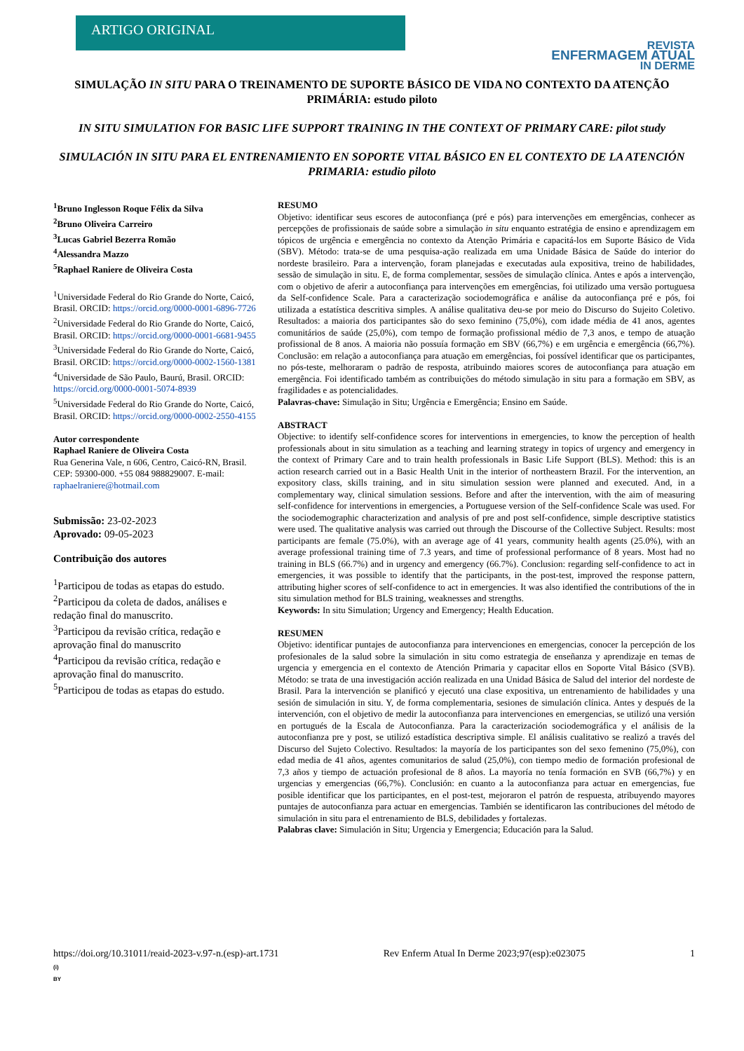ARTIGO ORIGINAL
REVISTA
ENFERMAGEM ATUAL
IN DERME
SIMULAÇÃO IN SITU PARA O TREINAMENTO DE SUPORTE BÁSICO DE VIDA NO CONTEXTO DA ATENÇÃO PRIMÁRIA: estudo piloto
IN SITU SIMULATION FOR BASIC LIFE SUPPORT TRAINING IN THE CONTEXT OF PRIMARY CARE: pilot study
SIMULACIÓN IN SITU PARA EL ENTRENAMIENTO EN SOPORTE VITAL BÁSICO EN EL CONTEXTO DE LA ATENCIÓN PRIMARIA: estudio piloto
<sup>1</sup> Bruno Inglesson Roque Félix da Silva
<sup>2</sup> Bruno Oliveira Carreiro
<sup>3</sup> Lucas Gabriel Bezerra Romão
<sup>4</sup> Alessandra Mazzo
<sup>5</sup> Raphael Raniere de Oliveira Costa
<sup>1</sup> Universidade Federal do Rio Grande do Norte, Caicó, Brasil. ORCID: https://orcid.org/0000-0001-6896-7726
<sup>2</sup> Universidade Federal do Rio Grande do Norte, Caicó, Brasil. ORCID: https://orcid.org/0000-0001-6681-9455
<sup>3</sup> Universidade Federal do Rio Grande do Norte, Caicó, Brasil. ORCID: https://orcid.org/0000-0002-1560-1381
<sup>4</sup> Universidade de São Paulo, Baurú, Brasil. ORCID: https://orcid.org/0000-0001-5074-8939
<sup>5</sup> Universidade Federal do Rio Grande do Norte, Caicó, Brasil. ORCID: https://orcid.org/0000-0002-2550-4155
Autor correspondente
Raphael Raniere de Oliveira Costa
Rua Generina Vale, n 606, Centro, Caicó-RN, Brasil. CEP: 59300-000. +55 084 988829007. E-mail: raphaelraniere@hotmail.com
Submissão: 23-02-2023
Aprovado: 09-05-2023
Contribuição dos autores
<sup>1</sup> Participou de todas as etapas do estudo.
<sup>2</sup> Participou da coleta de dados, análises e redação final do manuscrito.
<sup>3</sup> Participou da revisão crítica, redação e aprovação final do manuscrito
<sup>4</sup> Participou da revisão crítica, redação e aprovação final do manuscrito.
<sup>5</sup> Participou de todas as etapas do estudo.
RESUMO
Objetivo: identificar seus escores de autoconfiança (pré e pós) para intervenções em emergências, conhecer as percepções de profissionais de saúde sobre a simulação in situ enquanto estratégia de ensino e aprendizagem em tópicos de urgência e emergência no contexto da Atenção Primária e capacitá-los em Suporte Básico de Vida (SBV). Método: trata-se de uma pesquisa-ação realizada em uma Unidade Básica de Saúde do interior do nordeste brasileiro. Para a intervenção, foram planejadas e executadas aula expositiva, treino de habilidades, sessão de simulação in situ. E, de forma complementar, sessões de simulação clínica. Antes e após a intervenção, com o objetivo de aferir a autoconfiança para intervenções em emergências, foi utilizado uma versão portuguesa da Self-confidence Scale. Para a caracterização sociodemográfica e análise da autoconfiança pré e pós, foi utilizada a estatística descritiva simples. A análise qualitativa deu-se por meio do Discurso do Sujeito Coletivo. Resultados: a maioria dos participantes são do sexo feminino (75,0%), com idade média de 41 anos, agentes comunitários de saúde (25,0%), com tempo de formação profissional médio de 7,3 anos, e tempo de atuação profissional de 8 anos. A maioria não possuía formação em SBV (66,7%) e em urgência e emergência (66,7%). Conclusão: em relação a autoconfiança para atuação em emergências, foi possível identificar que os participantes, no pós-teste, melhoraram o padrão de resposta, atribuindo maiores scores de autoconfiança para atuação em emergência. Foi identificado também as contribuições do método simulação in situ para a formação em SBV, as fragilidades e as potencialidades.
Palavras-chave: Simulação in Situ; Urgência e Emergência; Ensino em Saúde.
ABSTRACT
Objective: to identify self-confidence scores for interventions in emergencies, to know the perception of health professionals about in situ simulation as a teaching and learning strategy in topics of urgency and emergency in the context of Primary Care and to train health professionals in Basic Life Support (BLS). Method: this is an action research carried out in a Basic Health Unit in the interior of northeastern Brazil. For the intervention, an expository class, skills training, and in situ simulation session were planned and executed. And, in a complementary way, clinical simulation sessions. Before and after the intervention, with the aim of measuring self-confidence for interventions in emergencies, a Portuguese version of the Self-confidence Scale was used. For the sociodemographic characterization and analysis of pre and post self-confidence, simple descriptive statistics were used. The qualitative analysis was carried out through the Discourse of the Collective Subject. Results: most participants are female (75.0%), with an average age of 41 years, community health agents (25.0%), with an average professional training time of 7.3 years, and time of professional performance of 8 years. Most had no training in BLS (66.7%) and in urgency and emergency (66.7%). Conclusion: regarding self-confidence to act in emergencies, it was possible to identify that the participants, in the post-test, improved the response pattern, attributing higher scores of self-confidence to act in emergencies. It was also identified the contributions of the in situ simulation method for BLS training, weaknesses and strengths.
Keywords: In situ Simulation; Urgency and Emergency; Health Education.
RESUMEN
Objetivo: identificar puntajes de autoconfianza para intervenciones en emergencias, conocer la percepción de los profesionales de la salud sobre la simulación in situ como estrategia de enseñanza y aprendizaje en temas de urgencia y emergencia en el contexto de Atención Primaria y capacitar ellos en Soporte Vital Básico (SVB). Método: se trata de una investigación acción realizada en una Unidad Básica de Salud del interior del nordeste de Brasil. Para la intervención se planificó y ejecutó una clase expositiva, un entrenamiento de habilidades y una sesión de simulación in situ. Y, de forma complementaria, sesiones de simulación clínica. Antes y después de la intervención, con el objetivo de medir la autoconfianza para intervenciones en emergencias, se utilizó una versión en portugués de la Escala de Autoconfianza. Para la caracterización sociodemográfica y el análisis de la autoconfianza pre y post, se utilizó estadística descriptiva simple. El análisis cualitativo se realizó a través del Discurso del Sujeto Colectivo. Resultados: la mayoría de los participantes son del sexo femenino (75,0%), con edad media de 41 años, agentes comunitarios de salud (25,0%), con tiempo medio de formación profesional de 7,3 años y tiempo de actuación profesional de 8 años. La mayoría no tenía formación en SVB (66,7%) y en urgencias y emergencias (66,7%). Conclusión: en cuanto a la autoconfianza para actuar en emergencias, fue posible identificar que los participantes, en el post-test, mejoraron el patrón de respuesta, atribuyendo mayores puntajes de autoconfianza para actuar en emergencias. También se identificaron las contribuciones del método de simulación in situ para el entrenamiento de BLS, debilidades y fortalezas.
Palabras clave: Simulación in Situ; Urgencia y Emergencia; Educación para la Salud.
https://doi.org/10.31011/reaid-2023-v.97-n.(esp)-art.1731 Rev Enferm Atual In Derme 2023;97(esp):e023075 1
(i)
BY